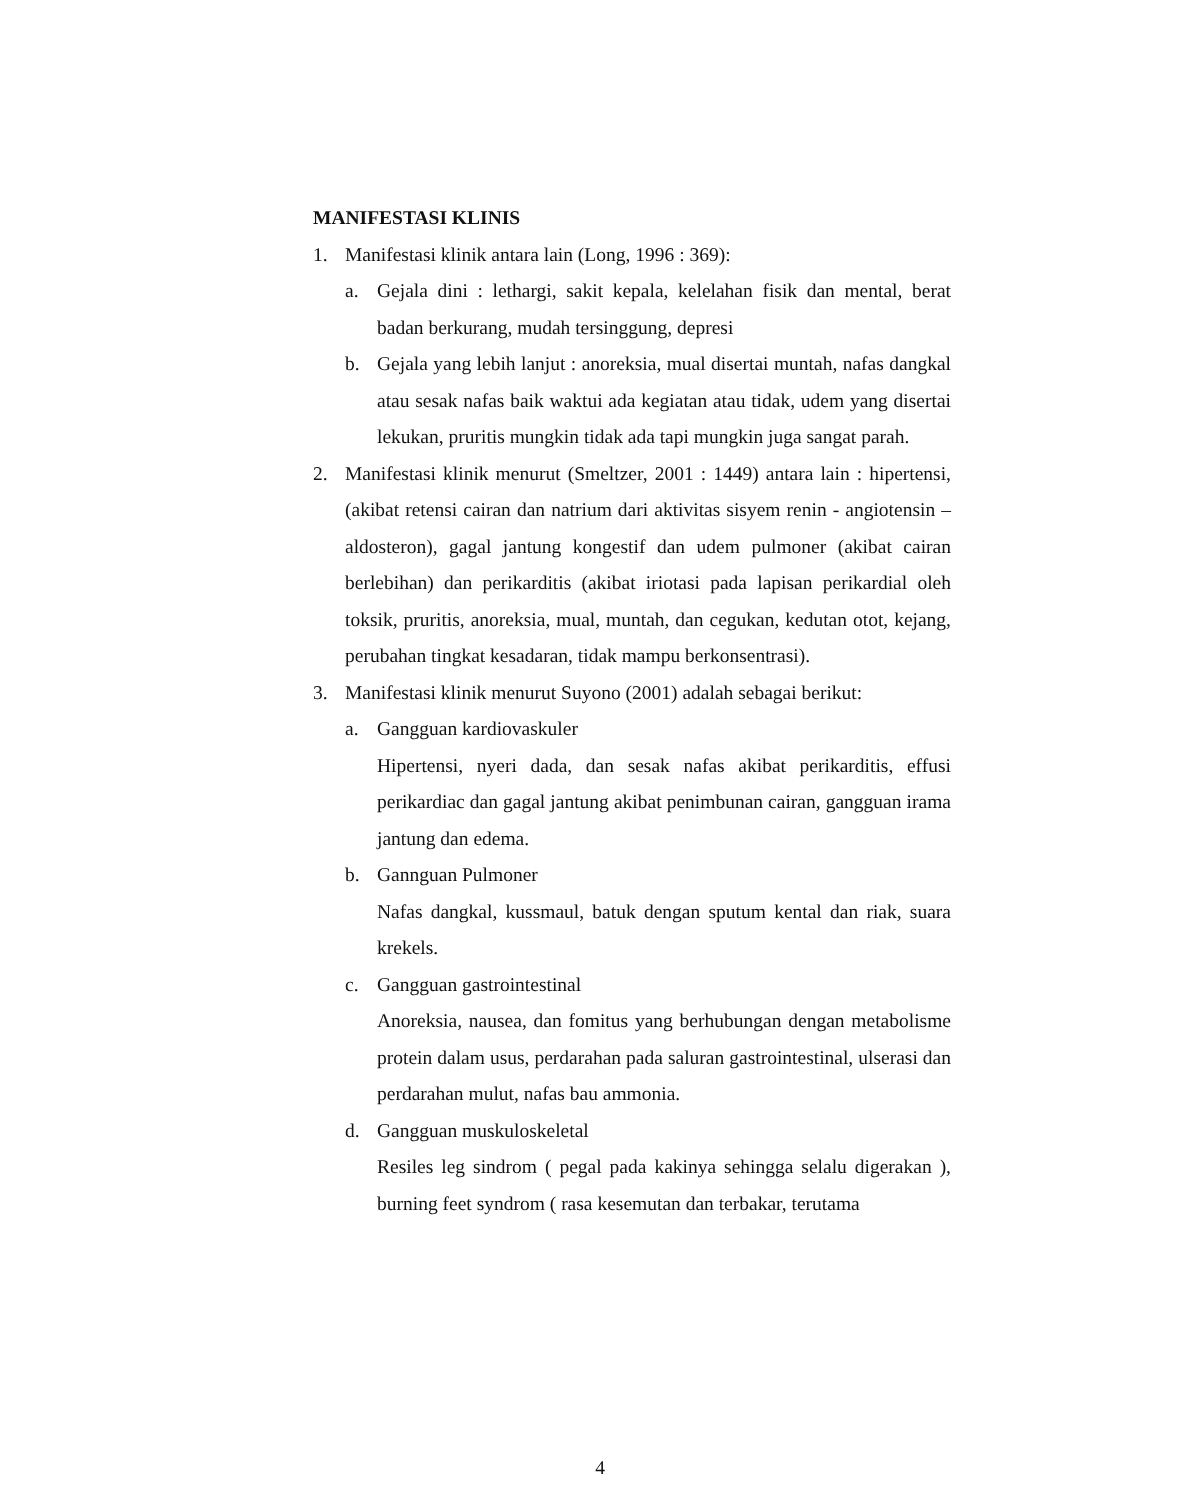MANIFESTASI KLINIS
1. Manifestasi klinik antara lain (Long, 1996 : 369):
a. Gejala dini : lethargi, sakit kepala, kelelahan fisik dan mental, berat badan berkurang, mudah tersinggung, depresi
b. Gejala yang lebih lanjut : anoreksia, mual disertai muntah, nafas dangkal atau sesak nafas baik waktui ada kegiatan atau tidak, udem yang disertai lekukan, pruritis mungkin tidak ada tapi mungkin juga sangat parah.
2. Manifestasi klinik menurut (Smeltzer, 2001 : 1449) antara lain : hipertensi, (akibat retensi cairan dan natrium dari aktivitas sisyem renin - angiotensin – aldosteron), gagal jantung kongestif dan udem pulmoner (akibat cairan berlebihan) dan perikarditis (akibat iriotasi pada lapisan perikardial oleh toksik, pruritis, anoreksia, mual, muntah, dan cegukan, kedutan otot, kejang, perubahan tingkat kesadaran, tidak mampu berkonsentrasi).
3. Manifestasi klinik menurut Suyono (2001) adalah sebagai berikut:
a. Gangguan kardiovaskuler
Hipertensi, nyeri dada, dan sesak nafas akibat perikarditis, effusi perikardiac dan gagal jantung akibat penimbunan cairan, gangguan irama jantung dan edema.
b. Gannguan Pulmoner
Nafas dangkal, kussmaul, batuk dengan sputum kental dan riak, suara krekels.
c. Gangguan gastrointestinal
Anoreksia, nausea, dan fomitus yang berhubungan dengan metabolisme protein dalam usus, perdarahan pada saluran gastrointestinal, ulserasi dan perdarahan mulut, nafas bau ammonia.
d. Gangguan muskuloskeletal
Resiles leg sindrom ( pegal pada kakinya sehingga selalu digerakan ), burning feet syndrom ( rasa kesemutan dan terbakar, terutama
4